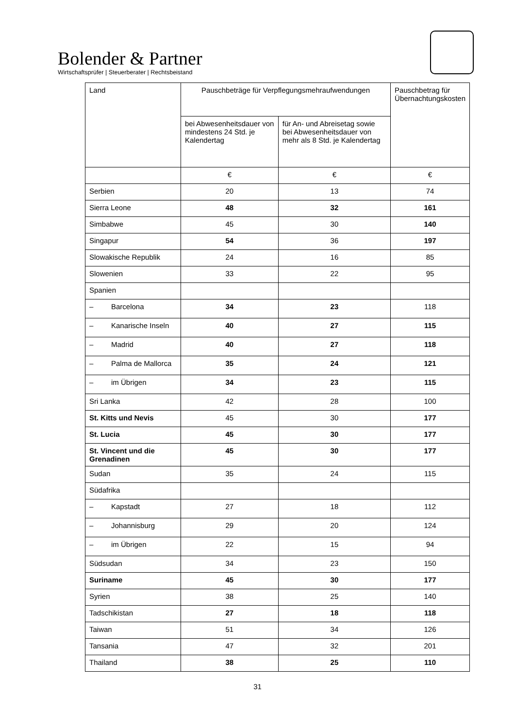Bolender & Partner
Wirtschaftsprüfer | Steuerberater | Rechtsbeistand
| Land | Pauschbeträge für Verpflegungsmehraufwendungen | | Pauschbetrag für Übernachtungskosten |
| --- | --- | --- | --- |
| | bei Abwesenheitsdauer von mindestens 24 Std. je Kalendertag | für An- und Abreisetag sowie bei Abwesenheitsdauer von mehr als 8 Std. je Kalendertag | |
| | € | € | € |
| Serbien | 20 | 13 | 74 |
| Sierra Leone | 48 | 32 | 161 |
| Simbabwe | 45 | 30 | 140 |
| Singapur | 54 | 36 | 197 |
| Slowakische Republik | 24 | 16 | 85 |
| Slowenien | 33 | 22 | 95 |
| Spanien | | | |
| – Barcelona | 34 | 23 | 118 |
| – Kanarische Inseln | 40 | 27 | 115 |
| – Madrid | 40 | 27 | 118 |
| – Palma de Mallorca | 35 | 24 | 121 |
| – im Übrigen | 34 | 23 | 115 |
| Sri Lanka | 42 | 28 | 100 |
| St. Kitts und Nevis | 45 | 30 | 177 |
| St. Lucia | 45 | 30 | 177 |
| St. Vincent und die Grenadinen | 45 | 30 | 177 |
| Sudan | 35 | 24 | 115 |
| Südafrika | | | |
| – Kapstadt | 27 | 18 | 112 |
| – Johannisburg | 29 | 20 | 124 |
| – im Übrigen | 22 | 15 | 94 |
| Südsudan | 34 | 23 | 150 |
| Suriname | 45 | 30 | 177 |
| Syrien | 38 | 25 | 140 |
| Tadschikistan | 27 | 18 | 118 |
| Taiwan | 51 | 34 | 126 |
| Tansania | 47 | 32 | 201 |
| Thailand | 38 | 25 | 110 |
31